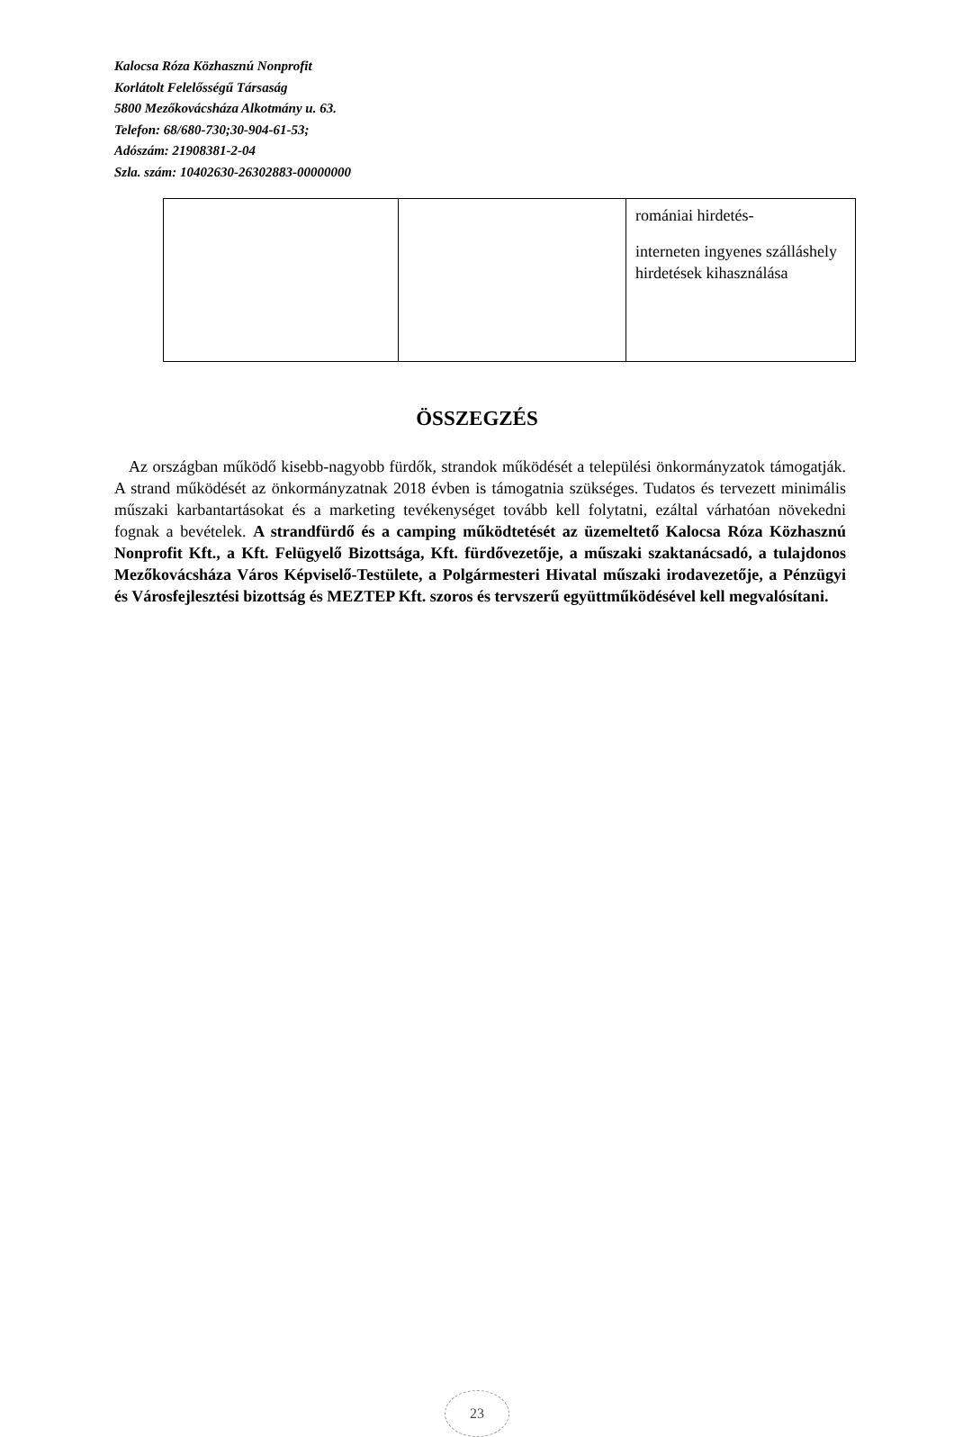Kalocsa Róza Közhasznú Nonprofit
Korlátolt Felelősségű Társaság
5800 Mezőkovácsháza Alkotmány u. 63.
Telefon: 68/680-730;30-904-61-53;
Adószám: 21908381-2-04
Szla. szám: 10402630-26302883-00000000
| | | romániai hirdetés- interneten ingyenes szálláshely hirdetések kihasználása |
ÖSSZEGZÉS
Az országban működő kisebb-nagyobb fürdők, strandok működését a települési önkormányzatok támogatják. A strand működését az önkormányzatnak 2018 évben is támogatnia szükséges. Tudatos és tervezett minimális műszaki karbantartásokat és a marketing tevékenységet tovább kell folytatni, ezáltal várhatóan növekedni fognak a bevételek. A strandfürdő és a camping működtetését az üzemeltető Kalocsa Róza Közhasznú Nonprofit Kft., a Kft. Felügyelő Bizottsága, Kft. fürdővezetője, a műszaki szaktanácsadó, a tulajdonos Mezőkovácsháza Város Képviselő-Testülete, a Polgármesteri Hivatal műszaki irodavezetője, a Pénzügyi és Városfejlesztési bizottság és MEZTEP Kft. szoros és tervszerű együttműködésével kell megvalósítani.
23